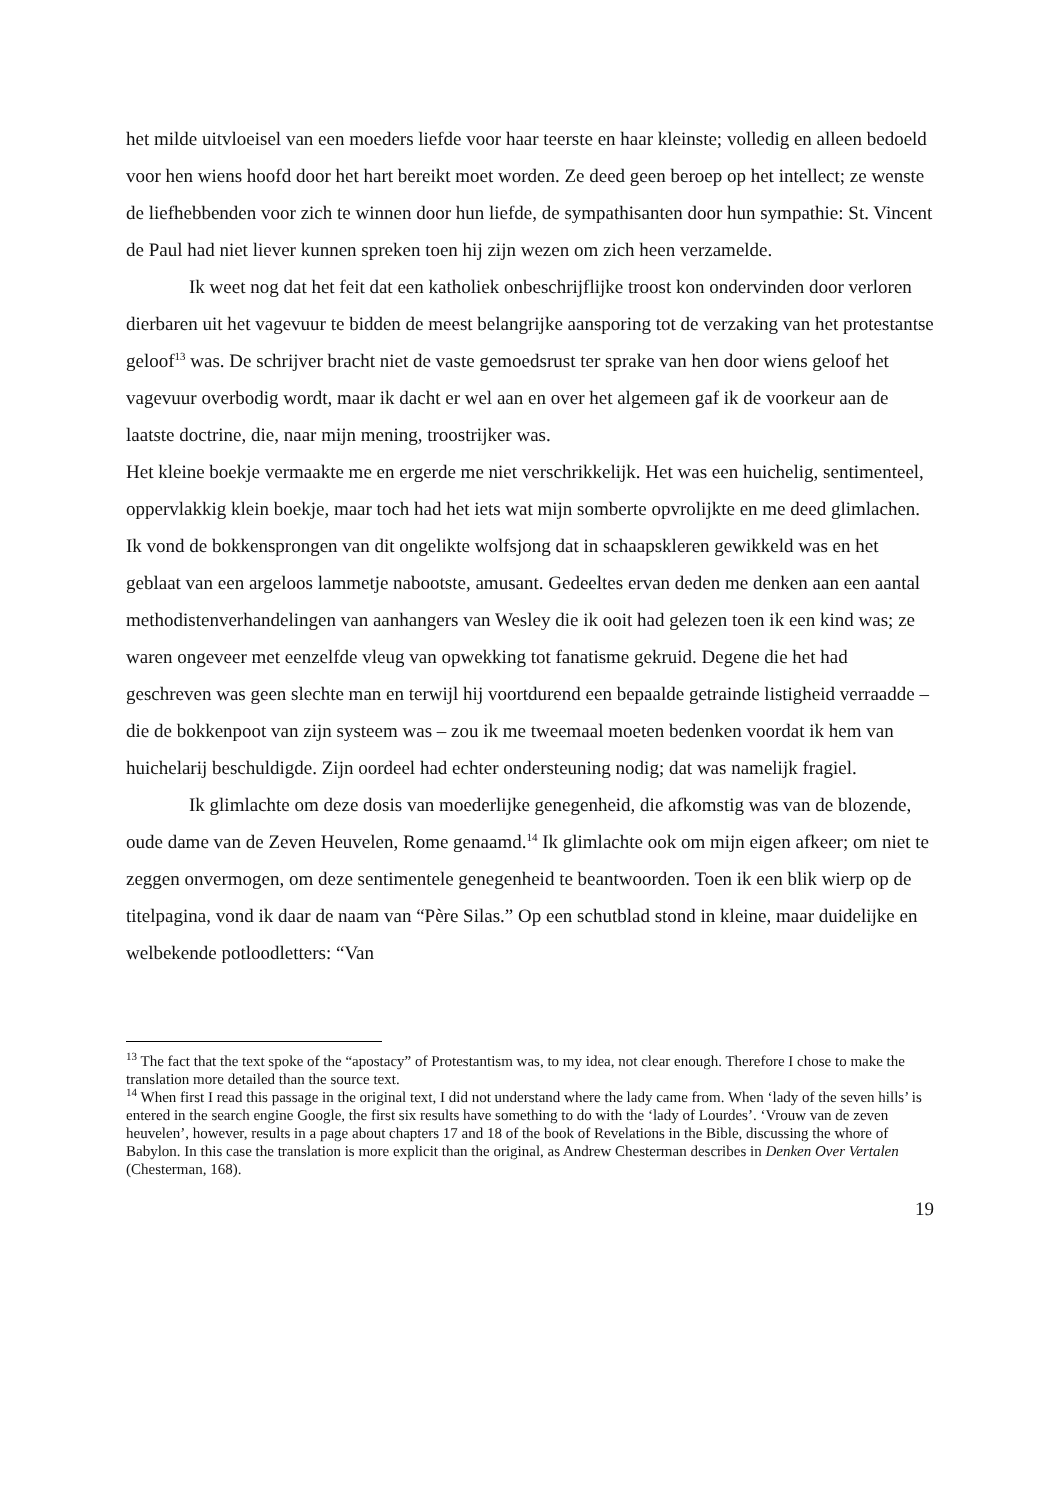het milde uitvloeisel van een moeders liefde voor haar teerste en haar kleinste; volledig en alleen bedoeld voor hen wiens hoofd door het hart bereikt moet worden. Ze deed geen beroep op het intellect; ze wenste de liefhebbenden voor zich te winnen door hun liefde, de sympathisanten door hun sympathie: St. Vincent de Paul had niet liever kunnen spreken toen hij zijn wezen om zich heen verzamelde.
Ik weet nog dat het feit dat een katholiek onbeschrijflijke troost kon ondervinden door verloren dierbaren uit het vagevuur te bidden de meest belangrijke aansporing tot de verzaking van het protestantse geloof<sup>13</sup> was. De schrijver bracht niet de vaste gemoedsrust ter sprake van hen door wiens geloof het vagevuur overbodig wordt, maar ik dacht er wel aan en over het algemeen gaf ik de voorkeur aan de laatste doctrine, die, naar mijn mening, troostrijker was.
Het kleine boekje vermaakte me en ergerde me niet verschrikkelijk. Het was een huichelig, sentimenteel, oppervlakkig klein boekje, maar toch had het iets wat mijn somberte opvrolijkte en me deed glimlachen. Ik vond de bokkensprongen van dit ongelikte wolfsjong dat in schaapskleren gewikkeld was en het geblaat van een argeloos lammetje nabootste, amusant. Gedeeltes ervan deden me denken aan een aantal methodistenverhandelingen van aanhangers van Wesley die ik ooit had gelezen toen ik een kind was; ze waren ongeveer met eenzelfde vleug van opwekking tot fanatisme gekruid. Degene die het had geschreven was geen slechte man en terwijl hij voortdurend een bepaalde getrainde listigheid verraadde – die de bokkenpoot van zijn systeem was – zou ik me tweemaal moeten bedenken voordat ik hem van huichelarij beschuldigde. Zijn oordeel had echter ondersteuning nodig; dat was namelijk fragiel.
Ik glimlachte om deze dosis van moederlijke genegenheid, die afkomstig was van de blozende, oude dame van de Zeven Heuvelen, Rome genaamd.<sup>14</sup> Ik glimlachte ook om mijn eigen afkeer; om niet te zeggen onvermogen, om deze sentimentele genegenheid te beantwoorden. Toen ik een blik wierp op de titelpagina, vond ik daar de naam van “Père Silas.” Op een schutblad stond in kleine, maar duidelijke en welbekende potloodletters: “Van
<sup>13</sup> The fact that the text spoke of the “apostacy” of Protestantism was, to my idea, not clear enough. Therefore I chose to make the translation more detailed than the source text.
<sup>14</sup> When first I read this passage in the original text, I did not understand where the lady came from. When ‘lady of the seven hills’ is entered in the search engine Google, the first six results have something to do with the ‘lady of Lourdes’. ‘Vrouw van de zeven heuvelen’, however, results in a page about chapters 17 and 18 of the book of Revelations in the Bible, discussing the whore of Babylon. In this case the translation is more explicit than the original, as Andrew Chesterman describes in Denken Over Vertalen (Chesterman, 168).
19